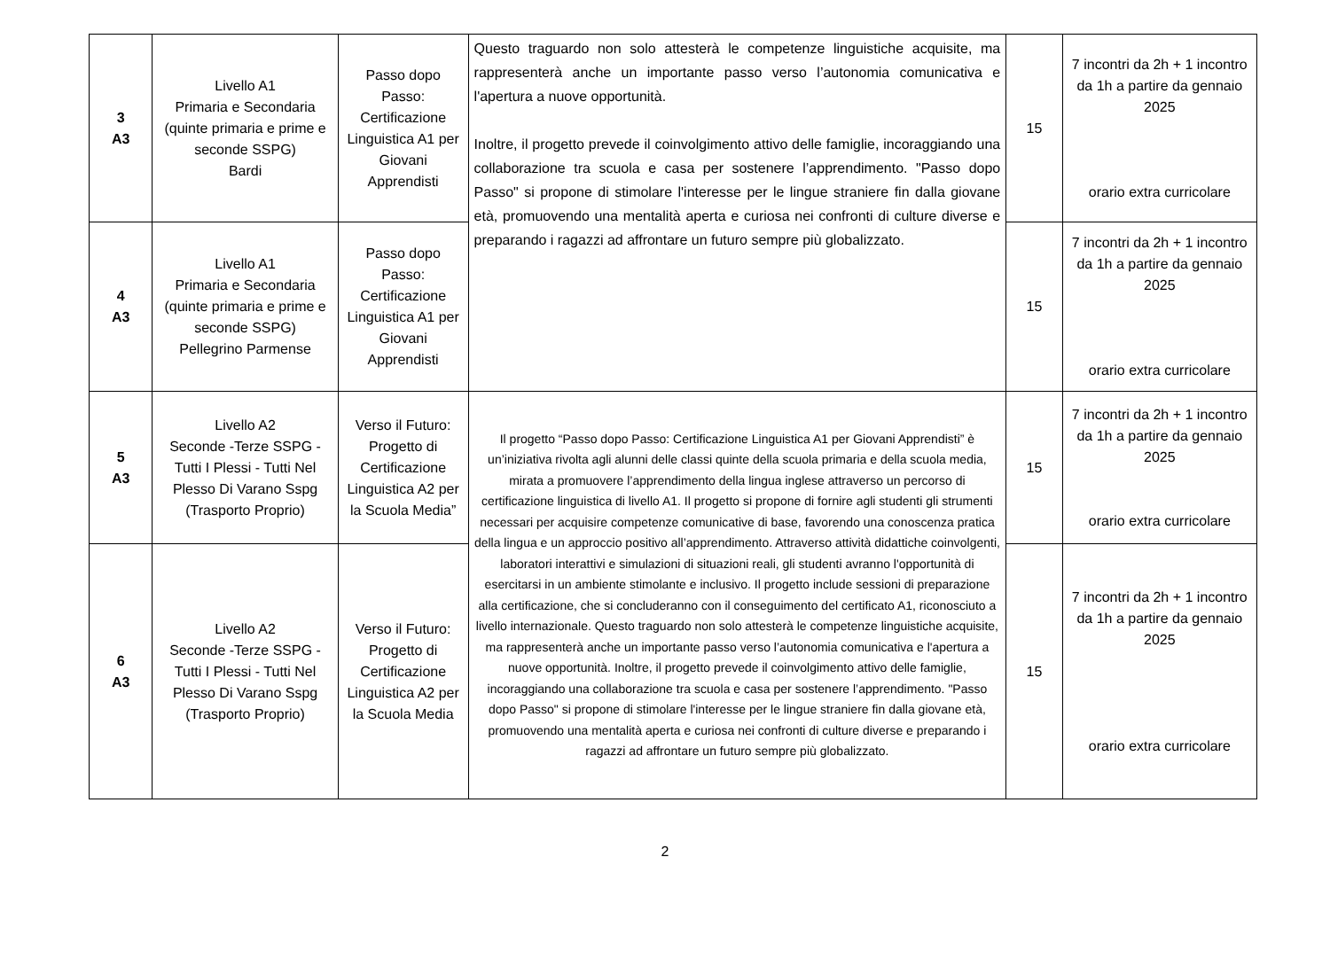| 3 A3 | Livello A1 Primaria e Secondaria (quinte primaria e prime e seconde SSPG) Bardi | Passo dopo Passo: Certificazione Linguistica A1 per Giovani Apprendisti | Questo traguardo non solo attesterà le competenze linguistiche acquisite, ma rappresenterà anche un importante passo verso l’autonomia comunicativa e l'apertura a nuove opportunità. Inoltre, il progetto prevede il coinvolgimento attivo delle famiglie, incoraggiando una collaborazione tra scuola e casa per sostenere l’apprendimento. "Passo dopo Passo" si propone di stimolare l'interesse per le lingue straniere fin dalla giovane età, promuovendo una mentalità aperta e curiosa nei confronti di culture diverse e preparando i ragazzi ad affrontare un futuro sempre più globalizzato. | 15 | 7 incontri da 2h + 1 incontro da 1h a partire da gennaio 2025 orario extra curricolare |
| 4 A3 | Livello A1 Primaria e Secondaria (quinte primaria e prime e seconde SSPG) Pellegrino Parmense | Passo dopo Passo: Certificazione Linguistica A1 per Giovani Apprendisti | | 15 | 7 incontri da 2h + 1 incontro da 1h a partire da gennaio 2025 orario extra curricolare |
| 5 A3 | Livello A2 Seconde -Terze SSPG - Tutti I Plessi - Tutti Nel Plesso Di Varano Sspg (Trasporto Proprio) | Verso il Futuro: Progetto di Certificazione Linguistica A2 per la Scuola Media” | Il progetto “Passo dopo Passo: Certificazione Linguistica A1 per Giovani Apprendisti” è un’iniziativa rivolta agli alunni delle classi quinte della scuola primaria e della scuola media, mirata a promuovere l’apprendimento della lingua inglese attraverso un percorso di certificazione linguistica di livello A1. Il progetto si propone di fornire agli studenti gli strumenti necessari per acquisire competenze comunicative di base, favorendo una conoscenza pratica della lingua e un approccio positivo all’apprendimento. Attraverso attività didattiche coinvolgenti, laboratori interattivi e simulazioni di situazioni reali, gli studenti avranno l'opportunità di esercitarsi in un ambiente stimolante e inclusivo. Il progetto include sessioni di preparazione alla certificazione, che si concluderanno con il conseguimento del certificato A1, riconosciuto a livello internazionale. Questo traguardo non solo attesterà le competenze linguistiche acquisite, ma rappresenterà anche un importante passo verso l’autonomia comunicativa e l'apertura a nuove opportunità. Inoltre, il progetto prevede il coinvolgimento attivo delle famiglie, incoraggiando una collaborazione tra scuola e casa per sostenere l’apprendimento. "Passo dopo Passo" si propone di stimolare l'interesse per le lingue straniere fin dalla giovane età, promuovendo una mentalità aperta e curiosa nei confronti di culture diverse e preparando i ragazzi ad affrontare un futuro sempre più globalizzato. | 15 | 7 incontri da 2h + 1 incontro da 1h a partire da gennaio 2025 orario extra curricolare |
| 6 A3 | Livello A2 Seconde -Terze SSPG - Tutti I Plessi - Tutti Nel Plesso Di Varano Sspg (Trasporto Proprio) | Verso il Futuro: Progetto di Certificazione Linguistica A2 per la Scuola Media | | 15 | 7 incontri da 2h + 1 incontro da 1h a partire da gennaio 2025 orario extra curricolare |
2